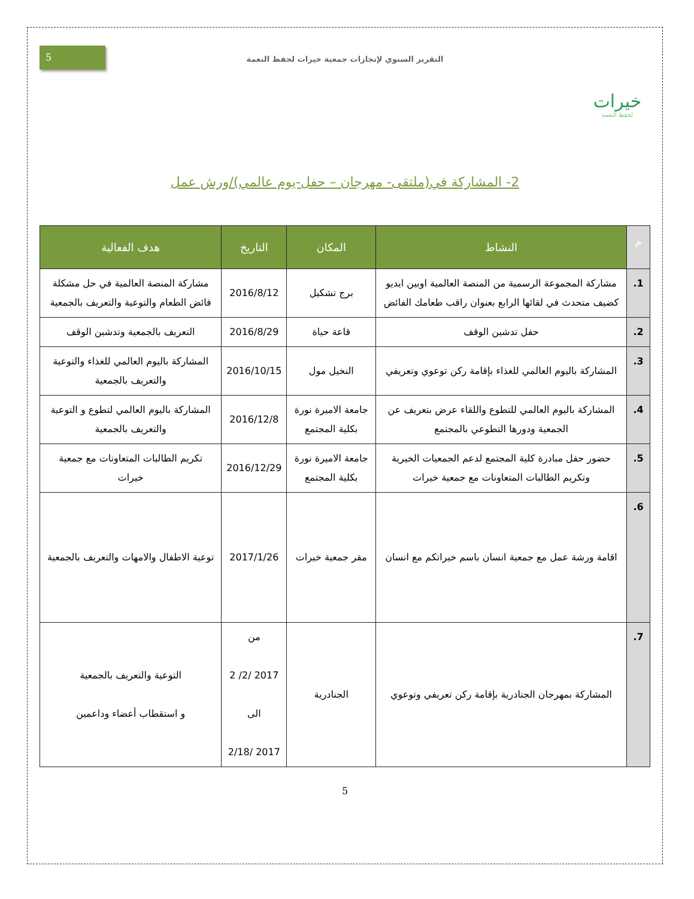خيرات
لحفظ النعمة
التقرير السنوي لإنجازات جمعية خيرات لحفظ النعمة
5
2- المشاركة في(ملتقى- مهرجان – حفل-يوم عالمي)/ورش عمل
| م | النشاط | المكان | التاريخ | هدف الفعالية |
| --- | --- | --- | --- | --- |
| 1. | مشاركة المجموعة الرسمية من المنصة العالمية اوبين ايديو كضيف متحدث في لقائها الرابع بعنوان راقب طعامك الفائض | برج تشكيل | 2016/8/12 | مشاركة المنصة العالمية في حل مشكلة فائض الطعام والتوعية والتعريف بالجمعية |
| 2. | حفل تدشين الوقف | قاعة حياة | 2016/8/29 | التعريف بالجمعية وتدشين الوقف |
| 3. | المشاركة باليوم العالمي للغذاء بإقامة ركن توعوي وتعريفي | النخيل مول | 2016/10/15 | المشاركة باليوم العالمي للغذاء والتوعية والتعريف بالجمعية |
| 4. | المشاركة باليوم العالمي للتطوع واللقاء عرض بتعريف عن الجمعية ودورها التطوعي بالمجتمع | جامعة الاميرة نورة بكلية المجتمع | 2016/12/8 | المشاركة باليوم العالمي لتطوع و التوعية والتعريف بالجمعية |
| 5. | حضور حفل مبادرة كلية المجتمع لدعم الجمعيات الخيرية وتكريم الطالبات المتعاونات مع جمعية خيرات | جامعة الاميرة نورة بكلية المجتمع | 2016/12/29 | تكريم الطالبات المتعاونات مع جمعية خيرات |
| 6. | اقامة ورشة عمل مع جمعية انسان باسم خيراتكم مع انسان | مقر جمعية خيرات | 2017/1/26 | توعية الاطفال والامهات والتعريف بالجمعية |
| 7. | المشاركة بمهرجان الجنادرية بإقامة ركن تعريفي وتوعوي | الجنادرية | من 2017 /2/ 2 الى 2017 /2/18 | التوعية والتعريف بالجمعية و استقطاب أعضاء وداعمين |
5